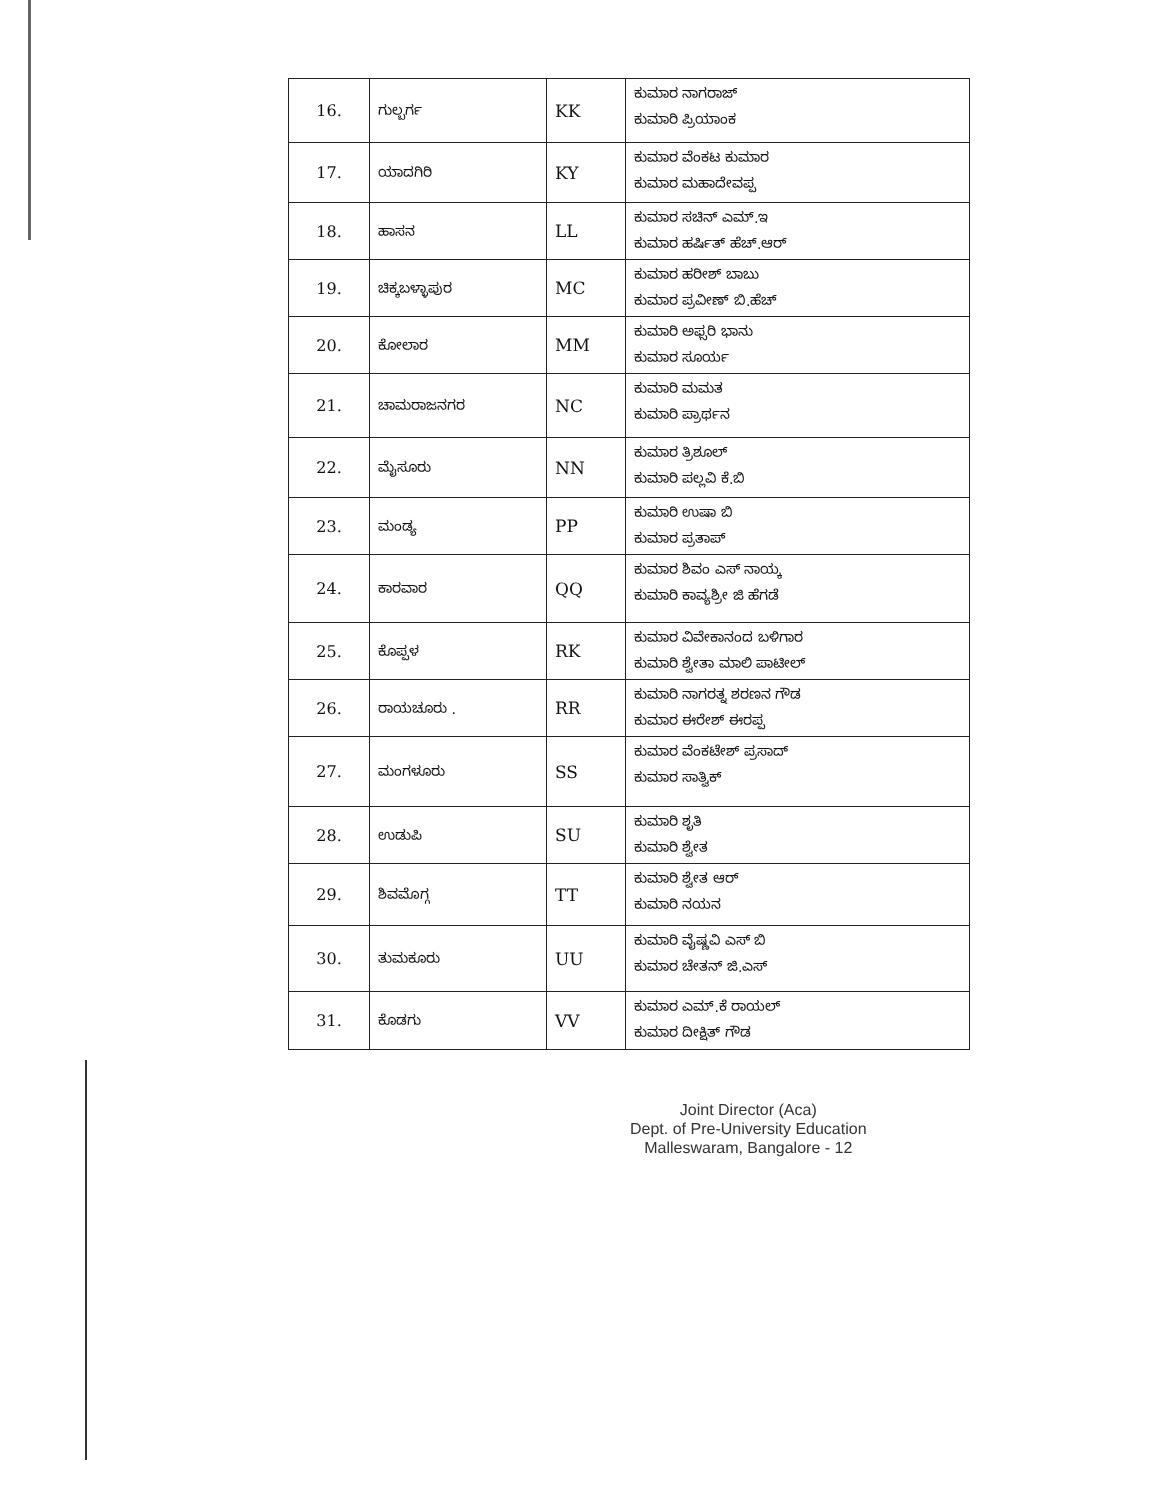| 16. | ಗುಲ್ಬರ್ಗ | KK | ಕುಮಾರ ನಾಗರಾಜ್ ಕುಮಾರಿ ಪ್ರಿಯಾಂಕ |
| 17. | ಯಾದಗಿರಿ | KY | ಕುಮಾರ ವೆಂಕಟ ಕುಮಾರ ಕುಮಾರ ಮಹಾದೇವಪ್ಪ |
| 18. | ಹಾಸನ | LL | ಕುಮಾರ ಸಚಿನ್ ಎಮ್.ಇ ಕುಮಾರ ಹರ್ಷಿತ್ ಹೆಚ್.ಆರ್ |
| 19. | ಚಿಕ್ಕಬಳ್ಳಾಪುರ | MC | ಕುಮಾರ ಹರೀಶ್ ಬಾಬು ಕುಮಾರ ಪ್ರವೀಣ್ ಬಿ.ಹೆಚ್ |
| 20. | ಕೋಲಾರ | MM | ಕುಮಾರಿ ಅಫ್ಸರಿ ಭಾನು ಕುಮಾರ ಸೂರ್ಯ |
| 21. | ಚಾಮರಾಜನಗರ | NC | ಕುಮಾರಿ ಮಮತ ಕುಮಾರಿ ಪ್ರಾರ್ಥನ |
| 22. | ಮೈಸೂರು | NN | ಕುಮಾರ ತ್ರಿಶೂಲ್ ಕುಮಾರಿ ಪಲ್ಲವಿ ಕೆ.ಬಿ |
| 23. | ಮಂಡ್ಯ | PP | ಕುಮಾರಿ ಉಷಾ ಬಿ ಕುಮಾರ ಪ್ರತಾಪ್ |
| 24. | ಕಾರವಾರ | QQ | ಕುಮಾರ ಶಿವಂ ಎಸ್ ನಾಯ್ಕ ಕುಮಾರಿ ಕಾವ್ಯಶ್ರೀ ಜಿ ಹೆಗಡೆ |
| 25. | ಕೊಪ್ಪಳ | RK | ಕುಮಾರ ವಿವೇಕಾನಂದ ಬಳಿಗಾರ ಕುಮಾರಿ ಶ್ವೇತಾ ಮಾಲಿ ಪಾಟೀಲ್ |
| 26. | ರಾಯಚೂರು . | RR | ಕುಮಾರಿ ನಾಗರತ್ನ ಶರಣನ ಗೌಡ ಕುಮಾರ ಈರೇಶ್ ಈರಪ್ಪ |
| 27. | ಮಂಗಳೂರು | SS | ಕುಮಾರ ವೆಂಕಟೇಶ್ ಪ್ರಸಾದ್ ಕುಮಾರ ಸಾತ್ವಿಕ್ |
| 28. | ಉಡುಪಿ | SU | ಕುಮಾರಿ ಶೃತಿ ಕುಮಾರಿ ಶ್ವೇತ |
| 29. | ಶಿವಮೊಗ್ಗ | TT | ಕುಮಾರಿ ಶ್ವೇತ ಆರ್ ಕುಮಾರಿ ನಯನ |
| 30. | ತುಮಕೂರು | UU | ಕುಮಾರಿ ವೈಷ್ಣವಿ ಎಸ್ ಬಿ ಕುಮಾರ ಚೇತನ್ ಜಿ.ಎಸ್ |
| 31. | ಕೊಡಗು | VV | ಕುಮಾರ ಎಮ್.ಕೆ ರಾಯಲ್ ಕುಮಾರ ದೀಕ್ಷಿತ್ ಗೌಡ |
Joint Director (Aca)
Dept. of Pre-University Education
Malleswaram, Bangalore - 12